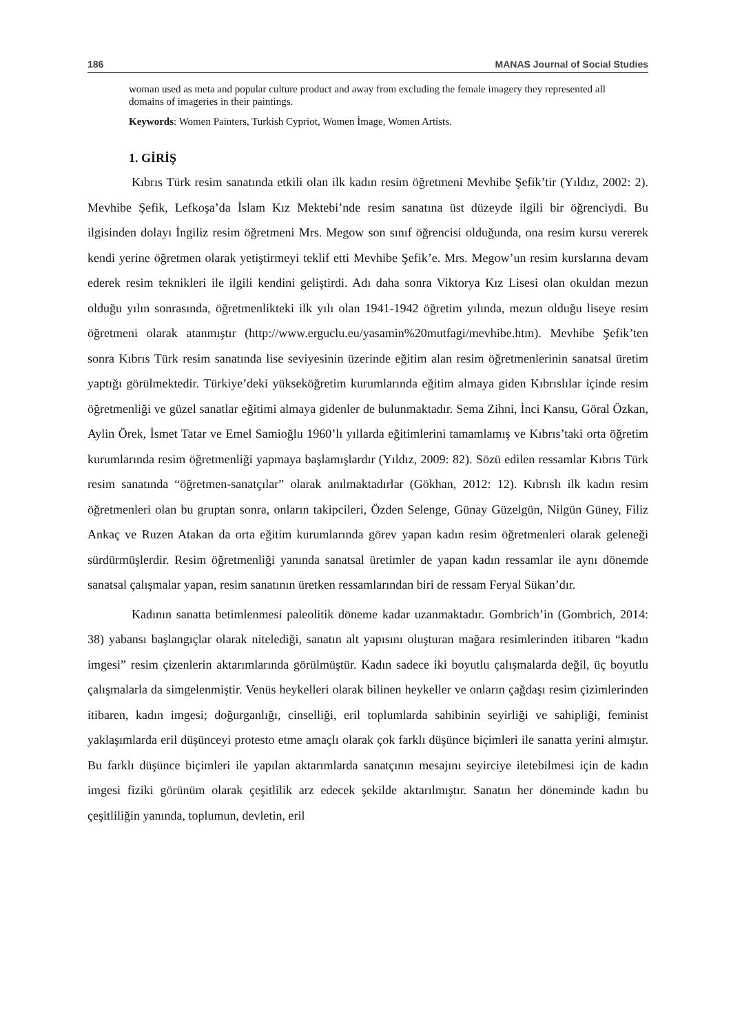186 MANAS Journal of Social Studies
woman used as meta and popular culture product and away from excluding the female imagery they represented all domains of imageries in their paintings.
Keywords: Women Painters, Turkish Cypriot, Women İmage, Women Artists.
1. GİRİŞ
Kıbrıs Türk resim sanatında etkili olan ilk kadın resim öğretmeni Mevhibe Şefik’tir (Yıldız, 2002: 2). Mevhibe Şefik, Lefkoşa’da İslam Kız Mektebi’nde resim sanatına üst düzeyde ilgili bir öğrenciydi. Bu ilgisinden dolayı İngiliz resim öğretmeni Mrs. Megow son sınıf öğrencisi olduğunda, ona resim kursu vererek kendi yerine öğretmen olarak yetiştirmeyi teklif etti Mevhibe Şefik’e. Mrs. Megow’un resim kurslarına devam ederek resim teknikleri ile ilgili kendini geliştirdi. Adı daha sonra Viktorya Kız Lisesi olan okuldan mezun olduğu yılın sonrasında, öğretmenlikteki ilk yılı olan 1941-1942 öğretim yılında, mezun olduğu liseye resim öğretmeni olarak atanmıştır (http://www.erguclu.eu/yasamin%20mutfagi/mevhibe.htm). Mevhibe Şefik’ten sonra Kıbrıs Türk resim sanatında lise seviyesinin üzerinde eğitim alan resim öğretmenlerinin sanatsal üretim yaptığı görülmektedir. Türkiye’deki yükseköğretim kurumlarında eğitim almaya giden Kıbrıslılar içinde resim öğretmenliği ve güzel sanatlar eğitimi almaya gidenler de bulunmaktadır. Sema Zihni, İnci Kansu, Göral Özkan, Aylin Örek, İsmet Tatar ve Emel Samioğlu 1960’lı yıllarda eğitimlerini tamamlamış ve Kıbrıs’taki orta öğretim kurumlarında resim öğretmenliği yapmaya başlamışlardır (Yıldız, 2009: 82). Sözü edilen ressamlar Kıbrıs Türk resim sanatında “öğretmen-sanatçılar” olarak anılmaktadırlar (Gökhan, 2012: 12). Kıbrıslı ilk kadın resim öğretmenleri olan bu gruptan sonra, onların takipcileri, Özden Selenge, Günay Güzelgün, Nilgün Güney, Filiz Ankaç ve Ruzen Atakan da orta eğitim kurumlarında görev yapan kadın resim öğretmenleri olarak geleneği sürdürmüşlerdir. Resim öğretmenliği yanında sanatsal üretimler de yapan kadın ressamlar ile aynı dönemde sanatsal çalışmalar yapan, resim sanatının üretken ressamlarından biri de ressam Feryal Sükan’dır.
Kadının sanatta betimlenmesi paleolitik döneme kadar uzanmaktadır. Gombrich’in (Gombrich, 2014: 38) yabansı başlangıçlar olarak nitelediği, sanatın alt yapısını oluşturan mağara resimlerinden itibaren “kadın imgesi” resim çizenlerin aktarımlarında görülmüştür. Kadın sadece iki boyutlu çalışmalarda değil, üç boyutlu çalışmalarla da simgelenmiştir. Venüs heykelleri olarak bilinen heykeller ve onların çağdaşı resim çizimlerinden itibaren, kadın imgesi; doğurganlığı, cinselliği, eril toplumlarda sahibinin seyirliği ve sahipliği, feminist yaklaşımlarda eril düşünceyi protesto etme amaçlı olarak çok farklı düşünce biçimleri ile sanatta yerini almıştır. Bu farklı düşünce biçimleri ile yapılan aktarımlarda sanatçının mesajını seyirciye iletebilmesi için de kadın imgesi fiziki görünüm olarak çeşitlilik arz edecek şekilde aktarılmıştır. Sanatın her döneminde kadın bu çeşitliliğin yanında, toplumun, devletin, eril